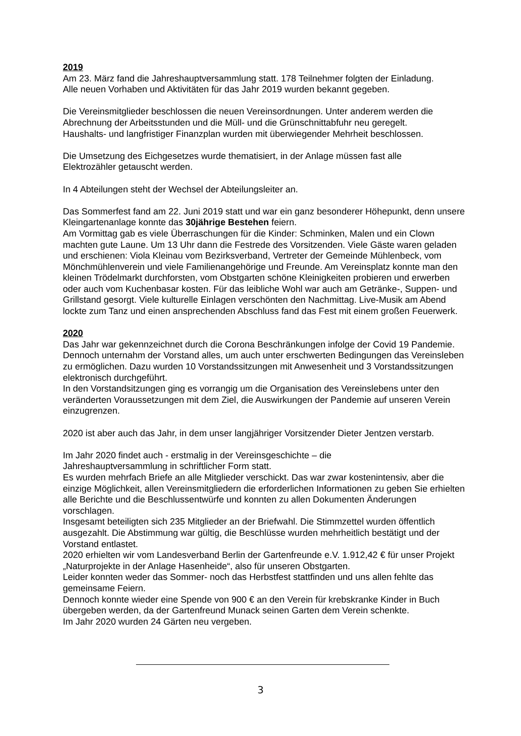2019
Am 23. März fand die Jahreshauptversammlung statt. 178 Teilnehmer folgten der Einladung.
Alle neuen Vorhaben und Aktivitäten für das Jahr 2019 wurden bekannt gegeben.
Die Vereinsmitglieder beschlossen die neuen Vereinsordnungen. Unter anderem werden die Abrechnung der Arbeitsstunden und die Müll- und die Grünschnittabfuhr neu geregelt.
Haushalts- und langfristiger Finanzplan wurden mit überwiegender Mehrheit beschlossen.
Die Umsetzung des Eichgesetzes wurde thematisiert, in der Anlage müssen fast alle
Elektrozähler getauscht werden.
In 4 Abteilungen steht der Wechsel der Abteilungsleiter an.
Das Sommerfest fand am 22. Juni 2019 statt und war ein ganz besonderer Höhepunkt, denn unsere Kleingartenanlage konnte das 30jährige Bestehen feiern.
Am Vormittag gab es viele Überraschungen für die Kinder: Schminken, Malen und ein Clown machten gute Laune. Um 13 Uhr dann die Festrede des Vorsitzenden. Viele Gäste waren geladen und erschienen: Viola Kleinau vom Bezirksverband, Vertreter der Gemeinde Mühlenbeck, vom Mönchmühlenverein und viele Familienangehörige und Freunde. Am Vereinsplatz konnte man den kleinen Trödelmarkt durchforsten, vom Obstgarten schöne Kleinigkeiten probieren und erwerben oder auch vom Kuchenbasar kosten. Für das leibliche Wohl war auch am Getränke-, Suppen- und Grillstand gesorgt. Viele kulturelle Einlagen verschönten den Nachmittag. Live-Musik am Abend lockte zum Tanz und einen ansprechenden Abschluss fand das Fest mit einem großen Feuerwerk.
2020
Das Jahr war gekennzeichnet durch die Corona Beschränkungen infolge der Covid 19 Pandemie. Dennoch unternahm der Vorstand alles, um auch unter erschwerten Bedingungen das Vereinsleben zu ermöglichen. Dazu wurden 10 Vorstandssitzungen mit Anwesenheit und 3 Vorstandssitzungen elektronisch durchgeführt.
In den Vorstandsitzungen ging es vorrangig um die Organisation des Vereinslebens unter den veränderten Voraussetzungen mit dem Ziel, die Auswirkungen der Pandemie auf unseren Verein einzugrenzen.
2020 ist aber auch das Jahr, in dem unser langjähriger Vorsitzender Dieter Jentzen verstarb.
Im Jahr 2020 findet auch - erstmalig in der Vereinsgeschichte – die
Jahreshauptversammlung in schriftlicher Form statt.
Es wurden mehrfach Briefe an alle Mitglieder verschickt. Das war zwar kostenintensiv, aber die einzige Möglichkeit, allen Vereinsmitgliedern die erforderlichen Informationen zu geben Sie erhielten alle Berichte und die Beschlussentwürfe und konnten zu allen Dokumenten Änderungen vorschlagen.
Insgesamt beteiligten sich 235 Mitglieder an der Briefwahl. Die Stimmzettel wurden öffentlich ausgezahlt. Die Abstimmung war gültig, die Beschlüsse wurden mehrheitlich bestätigt und der Vorstand entlastet.
2020 erhielten wir vom Landesverband Berlin der Gartenfreunde e.V. 1.912,42 € für unser Projekt „Naturprojekte in der Anlage Hasenheide“, also für unseren Obstgarten.
Leider konnten weder das Sommer- noch das Herbstfest stattfinden und uns allen fehlte das gemeinsame Feiern.
Dennoch konnte wieder eine Spende von 900 € an den Verein für krebskranke Kinder in Buch übergeben werden, da der Gartenfreund Munack seinen Garten dem Verein schenkte.
Im Jahr 2020 wurden 24 Gärten neu vergeben.
3